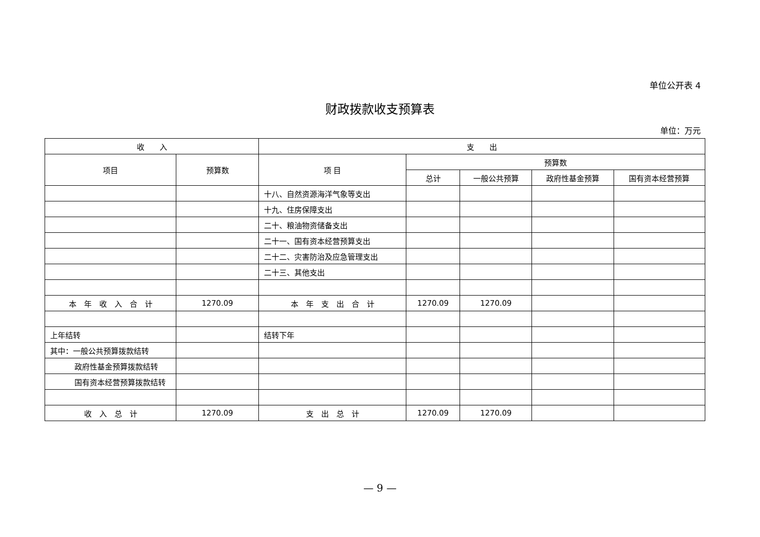单位公开表 4
财政拨款收支预算表
单位：万元
| 收 入 | | 支 出 | | | | |
| --- | --- | --- | --- | --- | --- | --- |
| 项目 | 预算数 | 项 目 | 预算数 | | | |
| | | | 总计 | 一般公共预算 | 政府性基金预算 | 国有资本经营预算 |
| | | 十八、自然资源海洋气象等支出 | | | | |
| | | 十九、住房保障支出 | | | | |
| | | 二十、粮油物资储备支出 | | | | |
| | | 二十一、国有资本经营预算支出 | | | | |
| | | 二十二、灾害防治及应急管理支出 | | | | |
| | | 二十三、其他支出 | | | | |
| 本 年 收 入 合 计 | 1270.09 | 本 年 支 出 合 计 | 1270.09 | 1270.09 | | |
| 上年结转 | | 结转下年 | | | | |
| 其中：一般公共预算拨款结转 | | | | | | |
| 政府性基金预算拨款结转 | | | | | | |
| 国有资本经营预算拨款结转 | | | | | | |
| 收 入 总 计 | 1270.09 | 支 出 总 计 | 1270.09 | 1270.09 | | |
— 9 —